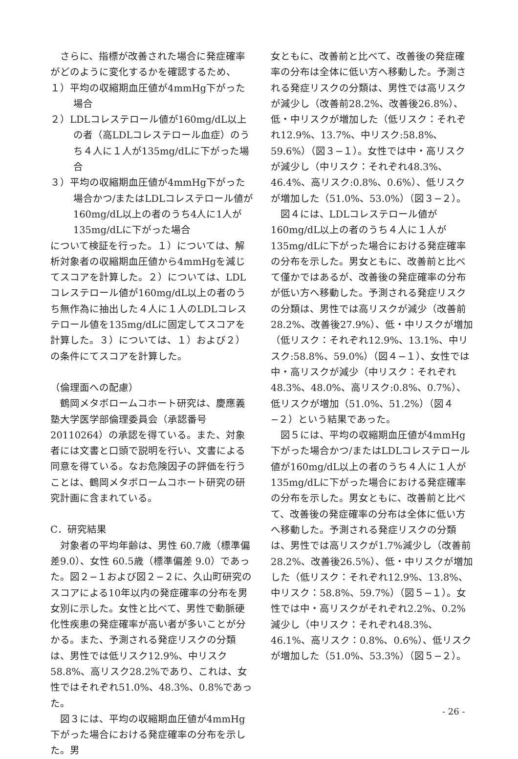さらに、指標が改善された場合に発症確率がどのように変化するかを確認するため、
１）平均の収縮期血圧値が4mmHg下がった場合
２）LDLコレステロール値が160mg/dL以上の者（高LDLコレステロール血症）のうち４人に１人が135mg/dLに下がった場合
３）平均の収縮期血圧値が4mmHg下がった場合かつ/またはLDLコレステロール値が160mg/dL以上の者のうち4人に1人が135mg/dLに下がった場合
について検証を行った。１）については、解析対象者の収縮期血圧値から4mmHgを減じてスコアを計算した。２）については、LDLコレステロール値が160mg/dL以上の者のうち無作為に抽出した４人に１人のLDLコレステロール値を135mg/dLに固定してスコアを計算した。３）については、１）および２）の条件にてスコアを計算した。
（倫理面への配慮）
鶴岡メタボロームコホート研究は、慶應義塾大学医学部倫理委員会（承認番号20110264）の承認を得ている。また、対象者には文書と口頭で説明を行い、文書による同意を得ている。なお危険因子の評価を行うことは、鶴岡メタボロームコホート研究の研究計画に含まれている。
C．研究結果
対象者の平均年齢は、男性 60.7歳（標準偏差9.0）、女性 60.5歳（標準偏差 9.0）であった。図２−１および図２−２に、久山町研究のスコアによる10年以内の発症確率の分布を男女別に示した。女性と比べて、男性で動脈硬化性疾患の発症確率が高い者が多いことが分かる。また、予測される発症リスクの分類は、男性では低リスク12.9%、中リスク58.8%、高リスク28.2%であり、これは、女性ではそれぞれ51.0%、48.3%、0.8%であった。
図３には、平均の収縮期血圧値が4mmHg下がった場合における発症確率の分布を示した。男
女ともに、改善前と比べて、改善後の発症確率の分布は全体に低い方へ移動した。予測される発症リスクの分類は、男性では高リスクが減少し（改善前28.2%、改善後26.8%）、低・中リスクが増加した（低リスク：それぞれ12.9%、13.7%、中リスク:58.8%、59.6%）（図３−１）。女性では中・高リスクが減少し（中リスク：それぞれ48.3%、46.4%、高リスク:0.8%、0.6%）、低リスクが増加した（51.0%、53.0%）（図３−２）。
図４には、LDLコレステロール値が160mg/dL以上の者のうち４人に１人が135mg/dLに下がった場合における発症確率の分布を示した。男女ともに、改善前と比べて僅かではあるが、改善後の発症確率の分布が低い方へ移動した。予測される発症リスクの分類は、男性では高リスクが減少（改善前28.2%、改善後27.9%）、低・中リスクが増加（低リスク：それぞれ12.9%、13.1%、中リスク:58.8%、59.0%）（図４−１）、女性では中・高リスクが減少（中リスク：それぞれ48.3%、48.0%、高リスク:0.8%、0.7%）、低リスクが増加（51.0%、51.2%）（図４−２）という結果であった。
図５には、平均の収縮期血圧値が4mmHg下がった場合かつ/またはLDLコレステロール値が160mg/dL以上の者のうち４人に１人が135mg/dLに下がった場合における発症確率の分布を示した。男女ともに、改善前と比べて、改善後の発症確率の分布は全体に低い方へ移動した。予測される発症リスクの分類は、男性では高リスクが1.7%減少し（改善前28.2%、改善後26.5%）、低・中リスクが増加した（低リスク：それぞれ12.9%、13.8%、中リスク：58.8%、59.7%）（図５−１）。女性では中・高リスクがそれぞれ2.2%、0.2%減少し（中リスク：それぞれ48.3%、46.1%、高リスク：0.8%、0.6%）、低リスクが増加した（51.0%、53.3%）（図５−２）。
- 26 -